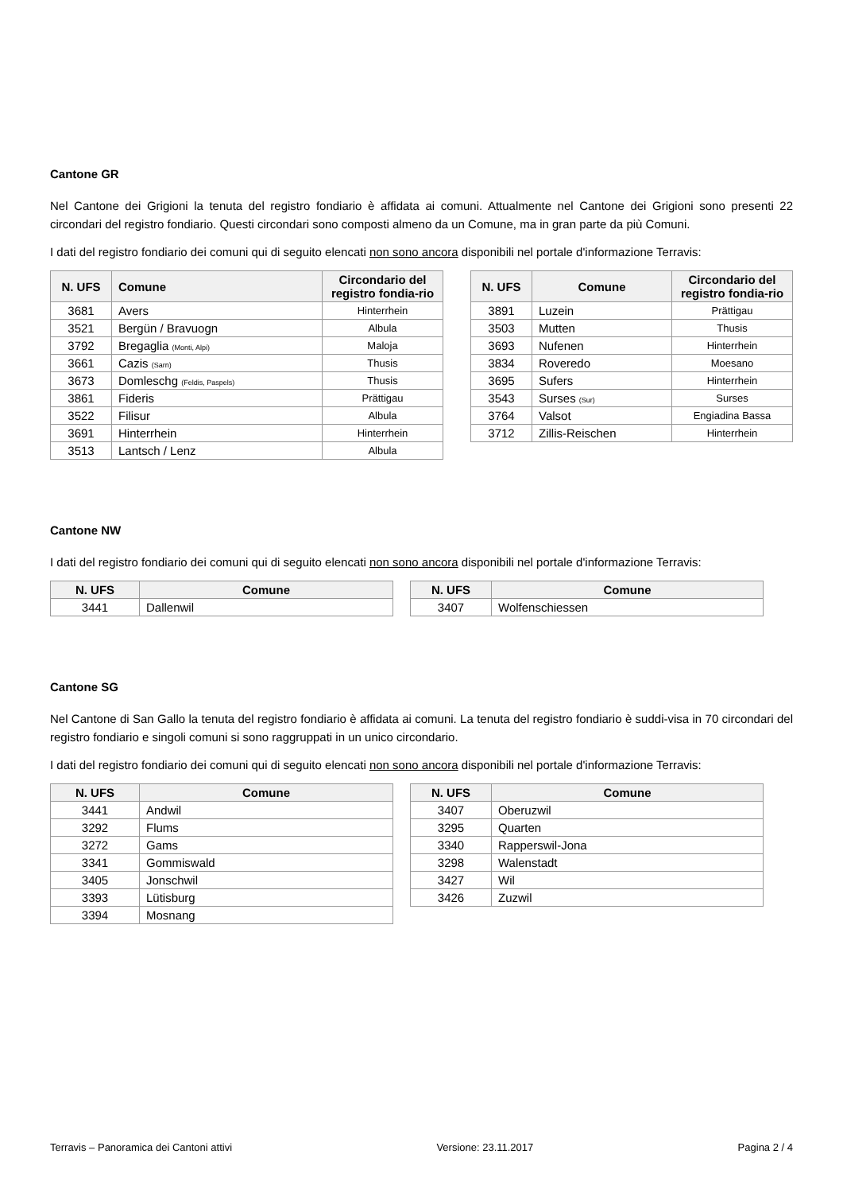Cantone GR
Nel Cantone dei Grigioni la tenuta del registro fondiario è affidata ai comuni. Attualmente nel Cantone dei Grigioni sono presenti 22 circondari del registro fondiario. Questi circondari sono composti almeno da un Comune, ma in gran parte da più Comuni.
I dati del registro fondiario dei comuni qui di seguito elencati non sono ancora disponibili nel portale d'informazione Terravis:
| N. UFS | Comune | Circondario del registro fondia-rio |
| --- | --- | --- |
| 3681 | Avers | Hinterrhein |
| 3521 | Bergün / Bravuogn | Albula |
| 3792 | Bregaglia (Monti, Alpi) | Maloja |
| 3661 | Cazis (Sarn) | Thusis |
| 3673 | Domleschg (Feldis, Paspels) | Thusis |
| 3861 | Fideris | Prättigau |
| 3522 | Filisur | Albula |
| 3691 | Hinterrhein | Hinterrhein |
| 3513 | Lantsch / Lenz | Albula |
| N. UFS | Comune | Circondario del registro fondia-rio |
| --- | --- | --- |
| 3891 | Luzein | Prättigau |
| 3503 | Mutten | Thusis |
| 3693 | Nufenen | Hinterrhein |
| 3834 | Roveredo | Moesano |
| 3695 | Sufers | Hinterrhein |
| 3543 | Surses (Sur) | Surses |
| 3764 | Valsot | Engiadina Bassa |
| 3712 | Zillis-Reischen | Hinterrhein |
Cantone NW
I dati del registro fondiario dei comuni qui di seguito elencati non sono ancora disponibili nel portale d'informazione Terravis:
| N. UFS | Comune |
| --- | --- |
| 3441 | Dallenwil |
| N. UFS | Comune |
| --- | --- |
| 3407 | Wolfenschiessen |
Cantone SG
Nel Cantone di San Gallo la tenuta del registro fondiario è affidata ai comuni. La tenuta del registro fondiario è suddi-visa in 70 circondari del registro fondiario e singoli comuni si sono raggruppati in un unico circondario.
I dati del registro fondiario dei comuni qui di seguito elencati non sono ancora disponibili nel portale d'informazione Terravis:
| N. UFS | Comune |
| --- | --- |
| 3441 | Andwil |
| 3292 | Flums |
| 3272 | Gams |
| 3341 | Gommiswald |
| 3405 | Jonschwil |
| 3393 | Lütisburg |
| 3394 | Mosnang |
| N. UFS | Comune |
| --- | --- |
| 3407 | Oberuzwil |
| 3295 | Quarten |
| 3340 | Rapperswil-Jona |
| 3298 | Walenstadt |
| 3427 | Wil |
| 3426 | Zuzwil |
Terravis – Panoramica dei Cantoni attivi Versione: 23.11.2017 Pagina 2 / 4